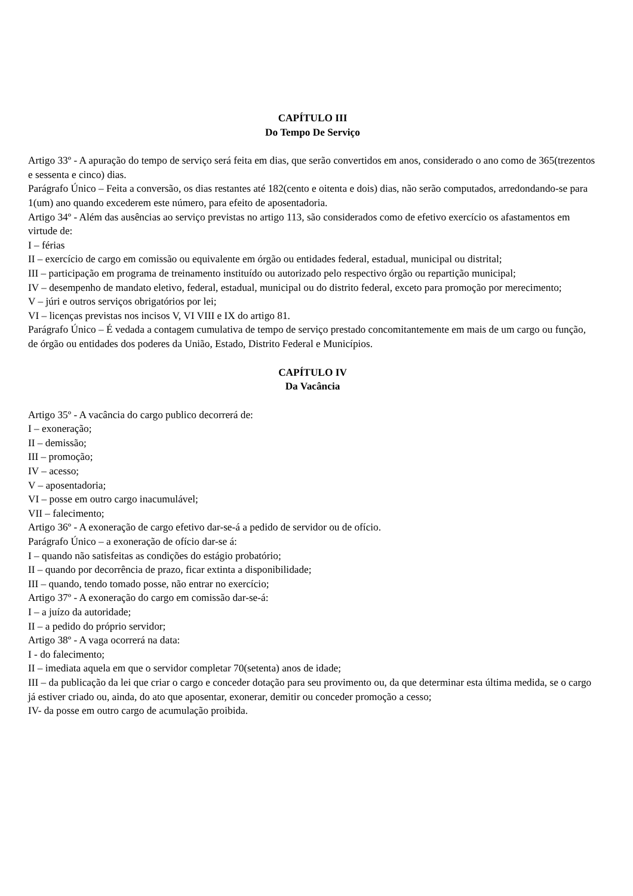CAPÍTULO III
Do Tempo De Serviço
Artigo 33º - A apuração do tempo de serviço será feita em dias, que serão convertidos em anos, considerado o ano como de 365(trezentos e sessenta e cinco) dias.
Parágrafo Único – Feita a conversão, os dias restantes até 182(cento e oitenta e dois) dias, não serão computados, arredondando-se para 1(um) ano quando excederem este número, para efeito de aposentadoria.
Artigo 34º - Além das ausências ao serviço previstas no artigo 113, são considerados como de efetivo exercício os afastamentos em virtude de:
I – férias
II – exercício de cargo em comissão ou equivalente em órgão ou entidades federal, estadual, municipal ou distrital;
III – participação em programa de treinamento instituído ou autorizado pelo respectivo órgão ou repartição municipal;
IV – desempenho de mandato eletivo, federal, estadual, municipal ou do distrito federal, exceto para promoção por merecimento;
V – júri e outros serviços obrigatórios por lei;
VI – licenças previstas nos incisos V, VI VIII e IX do artigo 81.
Parágrafo Único – É vedada a contagem cumulativa de tempo de serviço prestado concomitantemente em mais de um cargo ou função, de órgão ou entidades dos poderes da União, Estado, Distrito Federal e Municípios.
CAPÍTULO IV
Da Vacância
Artigo 35º - A vacância do cargo publico decorrerá de:
I – exoneração;
II – demissão;
III – promoção;
IV – acesso;
V – aposentadoria;
VI – posse em outro cargo inacumulável;
VII – falecimento;
Artigo 36º - A exoneração de cargo efetivo dar-se-á a pedido de servidor ou de ofício.
Parágrafo Único – a exoneração de ofício dar-se á:
I – quando não satisfeitas as condições do estágio probatório;
II – quando por decorrência de prazo, ficar extinta a disponibilidade;
III – quando, tendo tomado posse, não entrar no exercício;
Artigo 37º - A exoneração do cargo em comissão dar-se-á:
I – a juízo da autoridade;
II – a pedido do próprio servidor;
Artigo 38º - A vaga ocorrerá na data:
I - do falecimento;
II – imediata aquela em que o servidor completar 70(setenta) anos de idade;
III – da publicação da lei que criar o cargo e conceder dotação para seu provimento ou, da que determinar esta última medida, se o cargo já estiver criado ou, ainda, do ato que aposentar, exonerar, demitir ou conceder promoção a cesso;
IV- da posse em outro cargo de acumulação proibida.